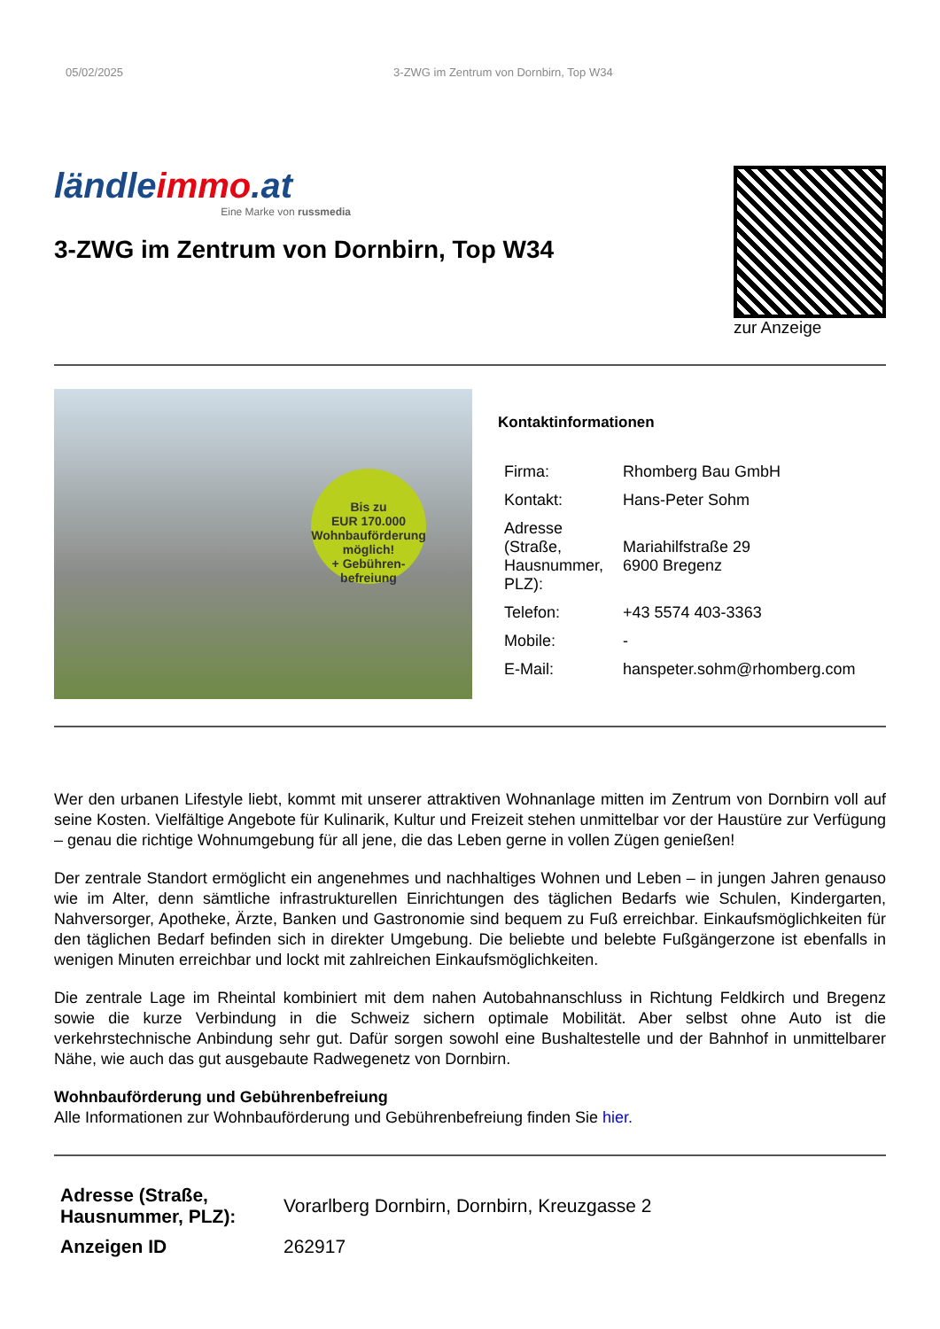05/02/2025 3-ZWG im Zentrum von Dornbirn, Top W34
ländleimmo.at
Eine Marke von russmedia
3-ZWG im Zentrum von Dornbirn, Top W34
zur Anzeige
Bis zu
EUR 170.000
Wohnbauförderung möglich!
+ Gebühren-befreiung
Kontaktinformationen
| Firma: | Rhomberg Bau GmbH |
| Kontakt: | Hans-Peter Sohm |
| Adresse (Straße, Hausnummer, PLZ): | Mariahilfstraße 29 6900 Bregenz |
| Telefon: | +43 5574 403-3363 |
| Mobile: | - |
| E-Mail: | hanspeter.sohm@rhomberg.com |
Wer den urbanen Lifestyle liebt, kommt mit unserer attraktiven Wohnanlage mitten im Zentrum von Dornbirn voll auf seine Kosten. Vielfältige Angebote für Kulinarik, Kultur und Freizeit stehen unmittelbar vor der Haustüre zur Verfügung – genau die richtige Wohnumgebung für all jene, die das Leben gerne in vollen Zügen genießen!
Der zentrale Standort ermöglicht ein angenehmes und nachhaltiges Wohnen und Leben – in jungen Jahren genauso wie im Alter, denn sämtliche infrastrukturellen Einrichtungen des täglichen Bedarfs wie Schulen, Kindergarten, Nahversorger, Apotheke, Ärzte, Banken und Gastronomie sind bequem zu Fuß erreichbar. Einkaufsmöglichkeiten für den täglichen Bedarf befinden sich in direkter Umgebung. Die beliebte und belebte Fußgängerzone ist ebenfalls in wenigen Minuten erreichbar und lockt mit zahlreichen Einkaufsmöglichkeiten.
Die zentrale Lage im Rheintal kombiniert mit dem nahen Autobahnanschluss in Richtung Feldkirch und Bregenz sowie die kurze Verbindung in die Schweiz sichern optimale Mobilität. Aber selbst ohne Auto ist die verkehrstechnische Anbindung sehr gut. Dafür sorgen sowohl eine Bushaltestelle und der Bahnhof in unmittelbarer Nähe, wie auch das gut ausgebaute Radwegenetz von Dornbirn.
Wohnbauförderung und Gebührenbefreiung
Alle Informationen zur Wohnbauförderung und Gebührenbefreiung finden Sie hier.
| Adresse (Straße, Hausnummer, PLZ): | Vorarlberg Dornbirn, Dornbirn, Kreuzgasse 2 |
| Anzeigen ID | 262917 |